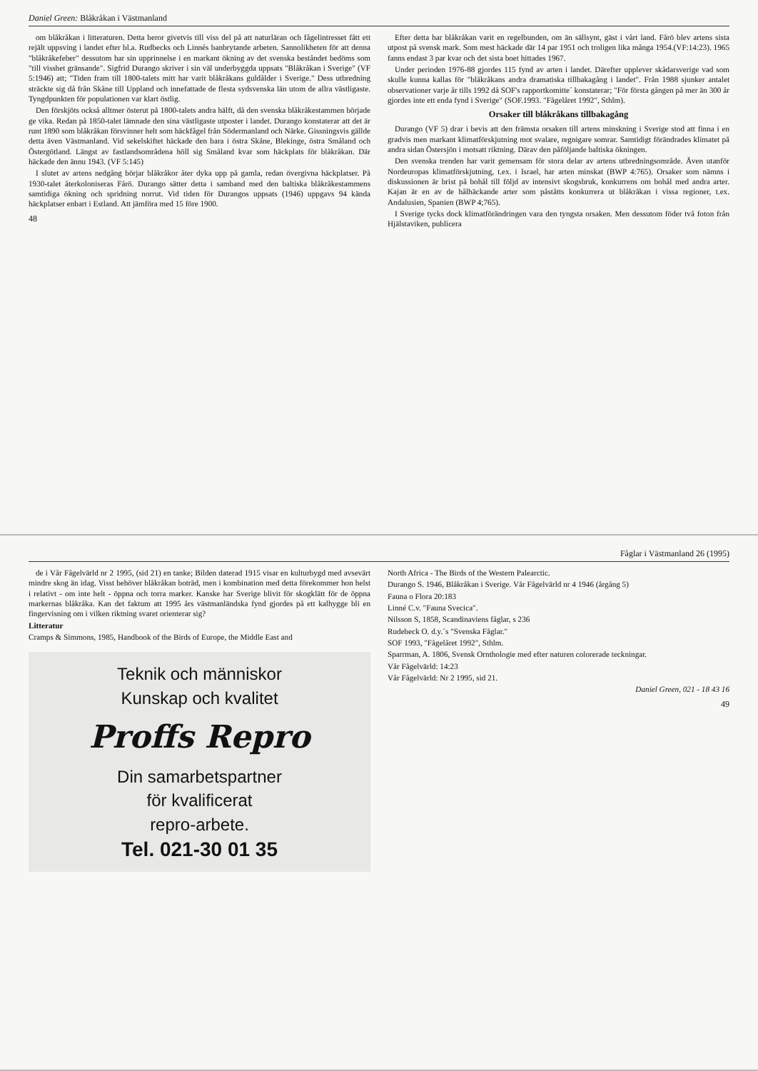Daniel Green: Blåkråkan i Västmanland
om blåkråkan i litteraturen. Detta beror givetvis till viss del på att naturläran och fågelintresset fått ett rejält uppsving i landet efter bl.a. Rudbecks och Linnés banbrytande arbeten. Sannolikheten för att denna "blåkråkefeber" dessutom har sin upprinnelse i en markant ökning av det svenska beståndet bedöms som "till visshet gränsande". Sigfrid Durango skriver i sin väl underbyggda uppsats "Blåkråkan i Sverige" (VF 5:1946) att; "Tiden fram till 1800-talets mitt har varit blåkråkans guldålder i Sverige." Dess utbredning sträckte sig då från Skåne till Uppland och innefattade de flesta sydsvenska län utom de allra västligaste. Tyngdpunkten för populationen var klart östlig.
Den förskjöts också alltmer österut på 1800-talets andra hälft, då den svenska blåkråkestammen började ge vika. Redan på 1850-talet lämnade den sina västligaste utposter i landet. Durango konstaterar att det är runt 1890 som blåkråkan försvinner helt som häckfågel från Södermanland och Närke. Gissningsvis gällde detta även Västmanland. Vid sekelskiftet häckade den bara i östra Skåne, Blekinge, östra Småland och Östergötland. Längst av fastlandsområdena höll sig Småland kvar som häckplats för blåkråkan. Där häckade den ännu 1943. (VF 5:145)
I slutet av artens nedgång börjar blåkråkor åter dyka upp på gamla, redan övergivna häckplatser. På 1930-talet återkoloniseras Fårö. Durango sätter detta i samband med den baltiska blåkråkestammens samtidiga ökning och spridning norrut. Vid tiden för Durangos uppsats (1946) uppgavs 94 kända häckplatser enbart i Estland. Att jämföra med 15 före 1900.
48
Efter detta har blåkråkan varit en regelbunden, om än sällsynt, gäst i vårt land. Fårö blev artens sista utpost på svensk mark. Som mest häckade där 14 par 1951 och troligen lika många 1954.(VF:14:23). 1965 fanns endast 3 par kvar och det sista boet hittades 1967.
Under perioden 1976-88 gjordes 115 fynd av arten i landet. Därefter upplever skådarsverige vad som skulle kunna kallas för "blåkråkans andra dramatiska tillbakagång i landet". Från 1988 sjunker antalet observationer varje år tills 1992 då SOF's rapportkomitte´ konstaterar; "För första gången på mer än 300 år gjordes inte ett enda fynd i Sverige" (SOF.1993. "Fågelåret 1992", Sthlm).
Orsaker till blåkråkans tillbakagång
Durango (VF 5) drar i bevis att den främsta orsaken till artens minskning i Sverige stod att finna i en gradvis men markant klimatförskjutning mot svalare, regnigare somrar. Samtidigt förändrades klimatet på andra sidan Östersjön i motsatt riktning. Därav den påföljande baltiska ökningen.
Den svenska trenden har varit gemensam för stora delar av artens utbredningsområde. Även utanför Nordeuropas klimatförskjutning, t.ex. i Israel, har arten minskat (BWP 4:765). Orsaker som nämns i diskussionen är brist på bohål till följd av intensivt skogsbruk, konkurrens om bohål med andra arter. Kajan är en av de hålhäckande arter som påståtts konkurrera ut blåkråkan i vissa regioner, t.ex. Andalusien, Spanien (BWP 4;765).
I Sverige tycks dock klimatförändringen vara den tyngsta orsaken. Men dessutom föder två foton från Hjälstaviken, publicera
Fåglar i Västmanland 26 (1995)
de i Vår Fågelvärld nr 2 1995, (sid 21) en tanke; Bilden daterad 1915 visar en kulturbygd med avsevärt mindre skog än idag. Visst behöver blåkråkan boträd, men i kombination med detta förekommer hon helst i relativt - om inte helt - öppna och torra marker. Kanske har Sverige blivit för skogklätt för de öppna markernas blåkråka. Kan det faktum att 1995 års västmanländska fynd gjordes på ett kalhygge bli en fingervisning om i vilken riktning svaret orienterar sig?
Litteratur
Cramps & Simmons, 1985, Handbook of the Birds of Europe, the Middle East and
Teknik och människor
Kunskap och kvalitet
Proffs Repro
Din samarbetspartner
för kvalificerat
repro-arbete.
Tel. 021-30 01 35
North Africa - The Birds of the Western Palearctic.
Durango S. 1946, Blåkråkan i Sverige. Vår Fågelvärld nr 4 1946 (årgång 5)
Fauna o Flora 20:183
Linné C.v. "Fauna Svecica".
Nilsson S, 1858, Scandinaviens fåglar, s 236
Rudebeck O. d.y.´s "Svenska Fåglar."
SOF 1993, "Fågelåret 1992", Sthlm.
Sparrman, A. 1806, Svensk Ornthologie med efter naturen colorerade teckningar.
Vår Fågelvärld: 14:23
Vår Fågelvärld: Nr 2 1995, sid 21.
Daniel Green, 021 - 18 43 16
49